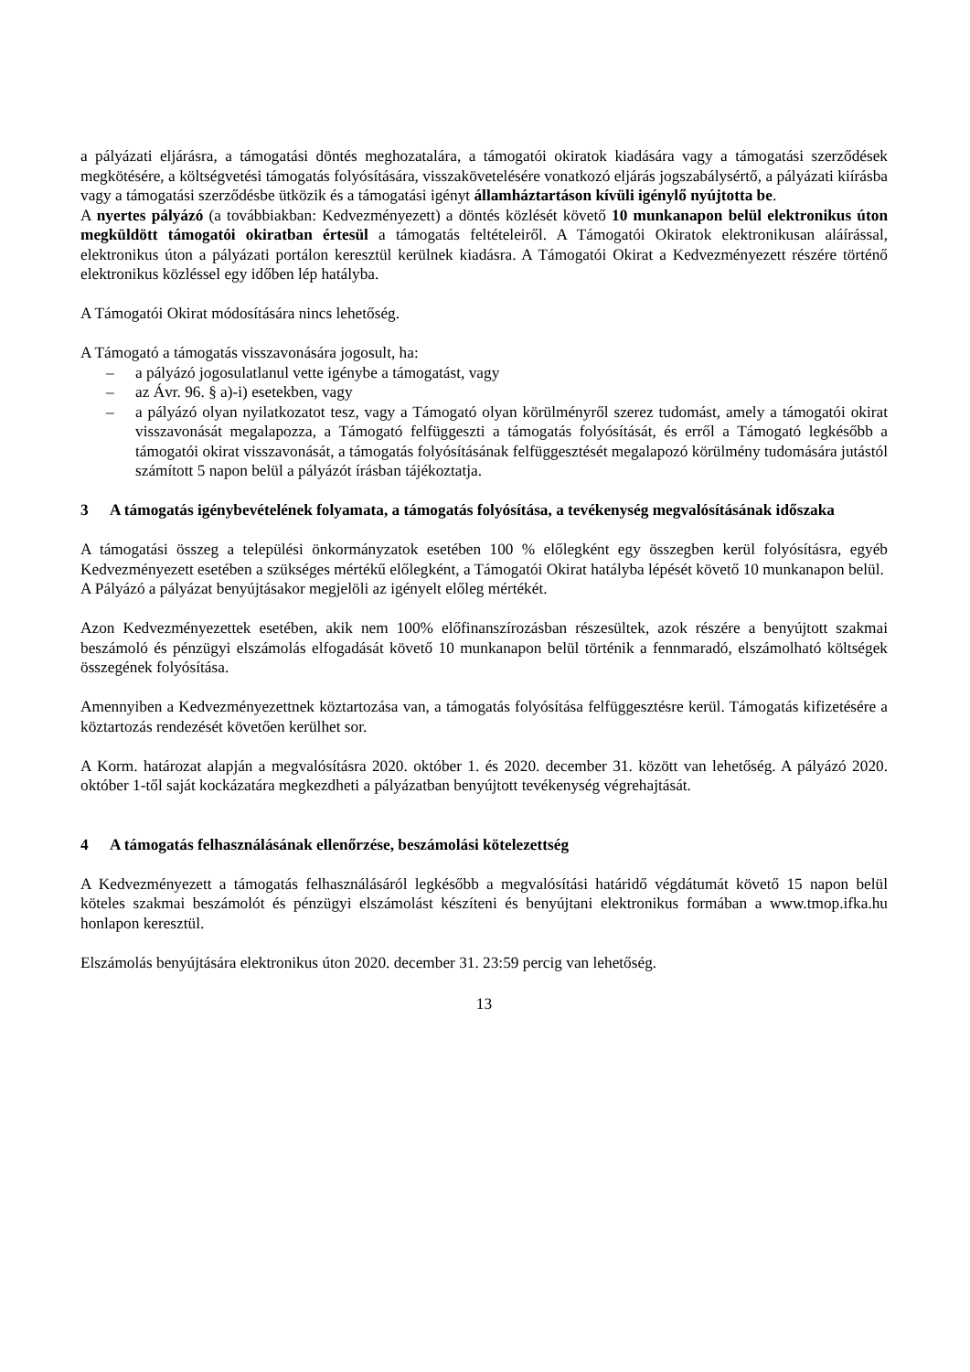a pályázati eljárásra, a támogatási döntés meghozatalára, a támogatói okiratok kiadására vagy a támogatási szerződések megkötésére, a költségvetési támogatás folyósítására, visszakövetelésére vonatkozó eljárás jogszabálysértő, a pályázati kiírásba vagy a támogatási szerződésbe ütközik és a támogatási igényt államháztartáson kívüli igénylő nyújtotta be.
A nyertes pályázó (a továbbiakban: Kedvezményezett) a döntés közlését követő 10 munkanapon belül elektronikus úton megküldött támogatói okiratban értesül a támogatás feltételeiről. A Támogatói Okiratok elektronikusan aláírással, elektronikus úton a pályázati portálon keresztül kerülnek kiadásra. A Támogatói Okirat a Kedvezményezett részére történő elektronikus közléssel egy időben lép hatályba.
A Támogatói Okirat módosítására nincs lehetőség.
A Támogató a támogatás visszavonására jogosult, ha:
– a pályázó jogosulatlanul vette igénybe a támogatást, vagy
– az Ávr. 96. § a)-i) esetekben, vagy
– a pályázó olyan nyilatkozatot tesz, vagy a Támogató olyan körülményről szerez tudomást, amely a támogatói okirat visszavonását megalapozza, a Támogató felfüggeszti a támogatás folyósítását, és erről a Támogató legkésőbb a támogatói okirat visszavonását, a támogatás folyósításának felfüggesztését megalapozó körülmény tudomására jutástól számított 5 napon belül a pályázót írásban tájékoztatja.
3 A támogatás igénybevételének folyamata, a támogatás folyósítása, a tevékenység megvalósításának időszaka
A támogatási összeg a települési önkormányzatok esetében 100 % előlegként egy összegben kerül folyósításra, egyéb Kedvezményezett esetében a szükséges mértékű előlegként, a Támogatói Okirat hatályba lépését követő 10 munkanapon belül.
A Pályázó a pályázat benyújtásakor megjelöli az igényelt előleg mértékét.
Azon Kedvezményezettek esetében, akik nem 100% előfinanszírozásban részesültek, azok részére a benyújtott szakmai beszámoló és pénzügyi elszámolás elfogadását követő 10 munkanapon belül történik a fennmaradó, elszámolható költségek összegének folyósítása.
Amennyiben a Kedvezményezettnek köztartozása van, a támogatás folyósítása felfüggesztésre kerül. Támogatás kifizetésére a köztartozás rendezését követően kerülhet sor.
A Korm. határozat alapján a megvalósításra 2020. október 1. és 2020. december 31. között van lehetőség. A pályázó 2020. október 1-től saját kockázatára megkezdheti a pályázatban benyújtott tevékenység végrehajtását.
4 A támogatás felhasználásának ellenőrzése, beszámolási kötelezettség
A Kedvezményezett a támogatás felhasználásáról legkésőbb a megvalósítási határidő végdátumát követő 15 napon belül köteles szakmai beszámolót és pénzügyi elszámolást készíteni és benyújtani elektronikus formában a www.tmop.ifka.hu honlapon keresztül.
Elszámolás benyújtására elektronikus úton 2020. december 31. 23:59 percig van lehetőség.
13